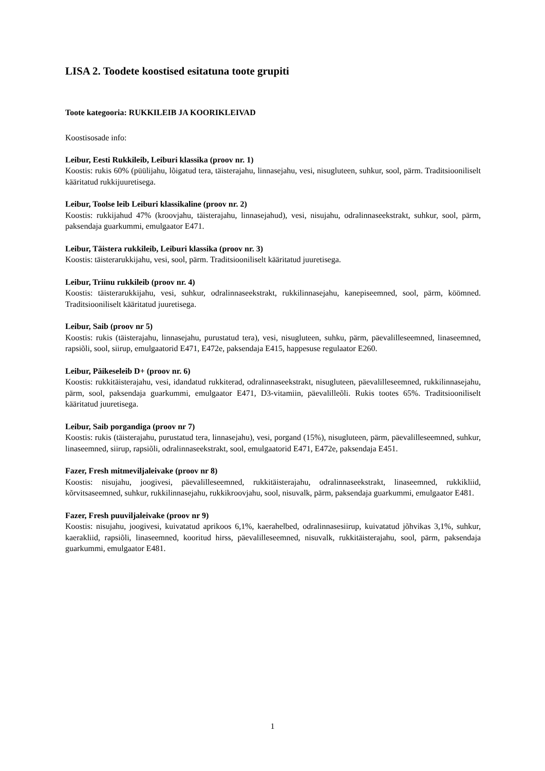LISA 2. Toodete koostised esitatuna toote grupiti
Toote kategooria: RUKKILEIB JA KOORIKLEIVAD
Koostisosade info:
Leibur, Eesti Rukkileib, Leiburi klassika (proov nr. 1)
Koostis: rukis 60% (püülijahu, lõigatud tera, täisterajahu, linnasejahu, vesi, nisugluteen, suhkur, sool, pärm. Traditsiooniliselt kääritatud rukkijuuretisega.
Leibur, Toolse leib Leiburi klassikaline (proov nr. 2)
Koostis: rukkijahud 47% (kroovjahu, täisterajahu, linnasejahud), vesi, nisujahu, odralinnaseekstrakt, suhkur, sool, pärm, paksendaja guarkummi, emulgaator E471.
Leibur, Täistera rukkileib, Leiburi klassika (proov nr. 3)
Koostis: täisterarukkijahu, vesi, sool, pärm. Traditsiooniliselt kääritatud juuretisega.
Leibur, Triinu rukkileib (proov nr. 4)
Koostis: täisterarukkijahu, vesi, suhkur, odralinnaseekstrakt, rukkilinnasejahu, kanepiseemned, sool, pärm, köömned. Traditsiooniliselt kääritatud juuretisega.
Leibur, Saib (proov nr 5)
Koostis: rukis (täisterajahu, linnasejahu, purustatud tera), vesi, nisugluteen, suhku, pärm, päevalilleseemned, linaseemned, rapsiõli, sool, siirup, emulgaatorid E471, E472e, paksendaja E415, happesuse regulaator E260.
Leibur, Päikeseleib D+ (proov nr. 6)
Koostis: rukkitäisterajahu, vesi, idandatud rukkiterad, odralinnaseekstrakt, nisugluteen, päevalilleseemned, rukkilinnasejahu, pärm, sool, paksendaja guarkummi, emulgaator E471, D3-vitamiin, päevalilleõli. Rukis tootes 65%. Traditsiooniliselt kääritatud juuretisega.
Leibur, Saib porgandiga (proov nr 7)
Koostis: rukis (täisterajahu, purustatud tera, linnasejahu), vesi, porgand (15%), nisugluteen, pärm, päevalilleseemned, suhkur, linaseemned, siirup, rapsiõli, odralinnaseekstrakt, sool, emulgaatorid E471, E472e, paksendaja E451.
Fazer, Fresh mitmeviljaleivake (proov nr 8)
Koostis: nisujahu, joogivesi, päevalilleseemned, rukkitäisterajahu, odralinnaseekstrakt, linaseemned, rukkikliid, kõrvitsaseemned, suhkur, rukkilinnasejahu, rukkikroovjahu, sool, nisuvalk, pärm, paksendaja guarkummi, emulgaator E481.
Fazer, Fresh puuviljaleivake (proov nr 9)
Koostis: nisujahu, joogivesi, kuivatatud aprikoos 6,1%, kaerahelbed, odralinnasesiirup, kuivatatud jõhvikas 3,1%, suhkur, kaerakliid, rapsiõli, linaseemned, kooritud hirss, päevalilleseemned, nisuvalk, rukkitäisterajahu, sool, pärm, paksendaja guarkummi, emulgaator E481.
1